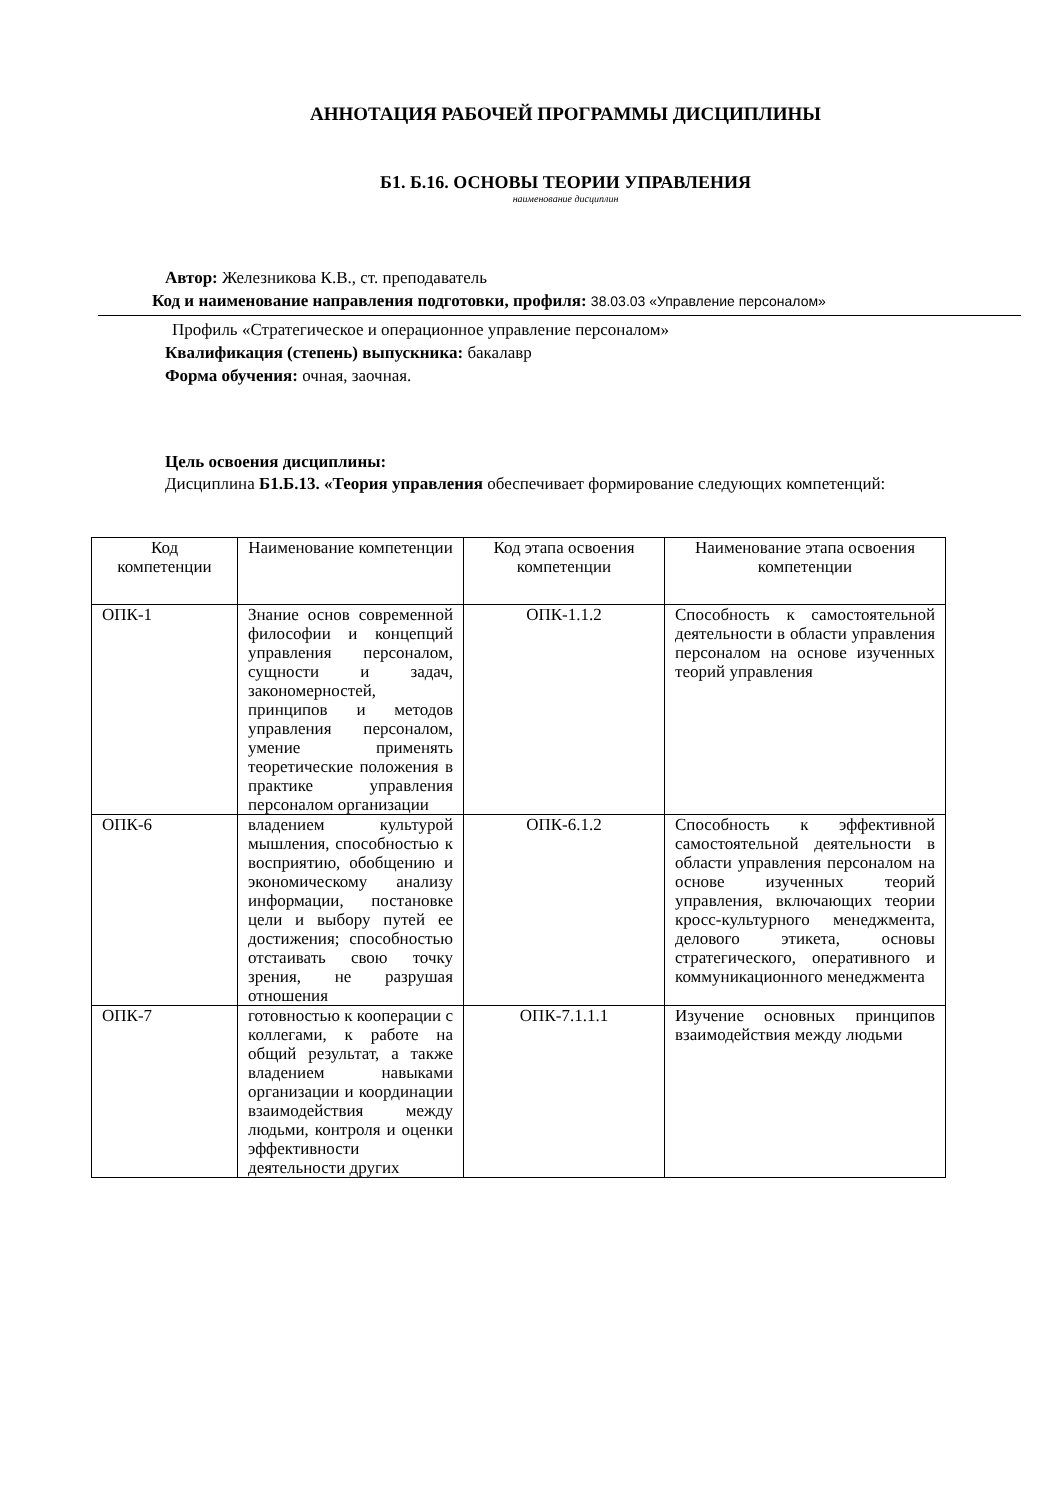АННОТАЦИЯ РАБОЧЕЙ ПРОГРАММЫ ДИСЦИПЛИНЫ
Б1. Б.16. ОСНОВЫ ТЕОРИИ УПРАВЛЕНИЯ
наименование дисциплин
Автор: Железникова К.В., ст. преподаватель
Код и наименование направления подготовки, профиля: 38.03.03 «Управление персоналом»
Профиль «Стратегическое и операционное управление персоналом»
Квалификация (степень) выпускника: бакалавр
Форма обучения: очная, заочная.
Цель освоения дисциплины:
Дисциплина Б1.Б.13. «Теория управления обеспечивает формирование следующих компетенций:
| Код компетенции | Наименование компетенции | Код этапа освоения компетенции | Наименование этапа освоения компетенции |
| --- | --- | --- | --- |
| ОПК-1 | Знание основ современной философии и концепций управления персоналом, сущности и задач, закономерностей, принципов и методов управления персоналом, умение применять теоретические положения в практике управления персоналом организации | ОПК-1.1.2 | Способность к самостоятельной деятельности в области управления персоналом на основе изученных теорий управления |
| ОПК-6 | владением культурой мышления, способностью к восприятию, обобщению и экономическому анализу информации, постановке цели и выбору путей ее достижения; способностью отстаивать свою точку зрения, не разрушая отношения | ОПК-6.1.2 | Способность к эффективной самостоятельной деятельности в области управления персоналом на основе изученных теорий управления, включающих теории кросс-культурного менеджмента, делового этикета, основы стратегического, оперативного и коммуникационного менеджмента |
| ОПК-7 | готовностью к кооперации с коллегами, к работе на общий результат, а также владением навыками организации и координации взаимодействия между людьми, контроля и оценки эффективности деятельности других | ОПК-7.1.1.1 | Изучение основных принципов взаимодействия между людьми |